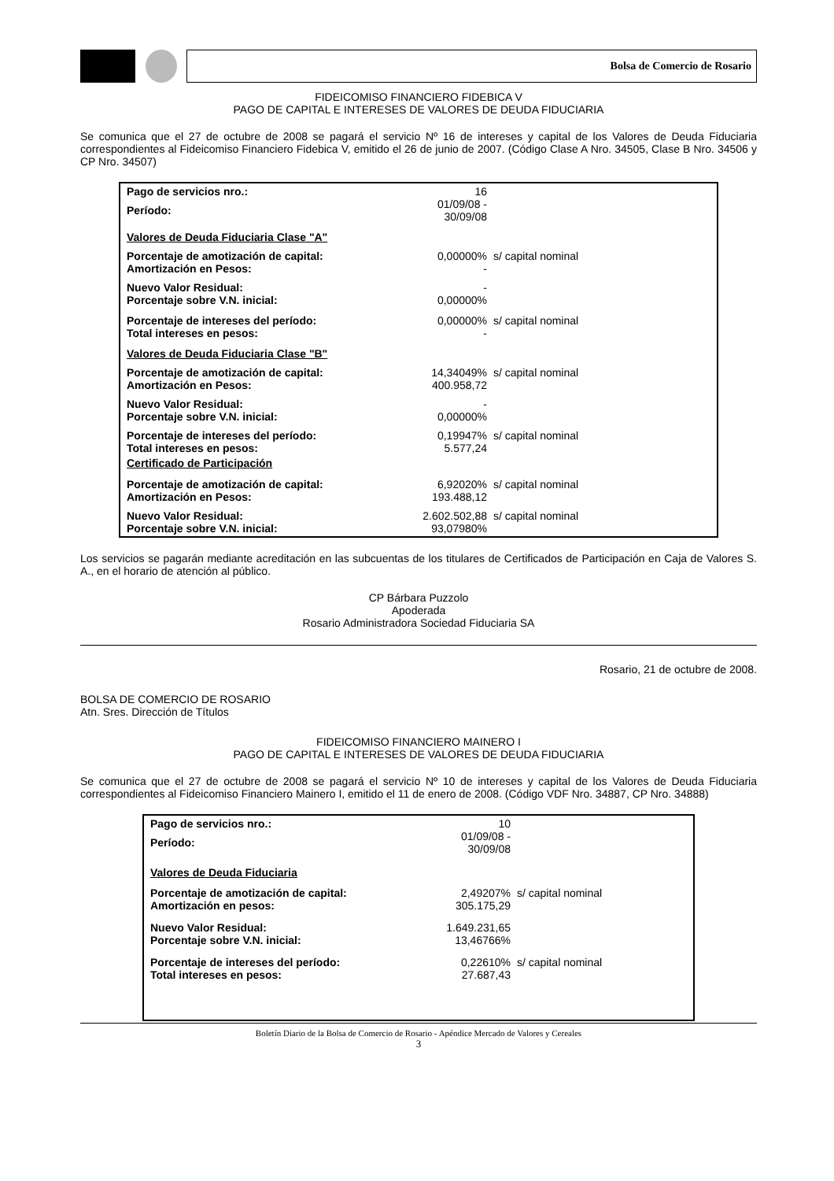Bolsa de Comercio de Rosario
FIDEICOMISO FINANCIERO FIDEBICA V
PAGO DE CAPITAL E INTERESES DE VALORES DE DEUDA FIDUCIARIA
Se comunica que el 27 de octubre de 2008 se pagará el servicio Nº 16 de intereses y capital de los Valores de Deuda Fiduciaria correspondientes al Fideicomiso Financiero Fidebica V, emitido el 26 de junio de 2007. (Código Clase A Nro. 34505, Clase B Nro. 34506 y CP Nro. 34507)
| Pago de servicios nro.: | 16 | |
| Período: | 01/09/08 - 30/09/08 | |
| Valores de Deuda Fiduciaria Clase "A" | | |
| Porcentaje de amotización de capital: | 0,00000% | s/ capital nominal |
| Amortización en Pesos: | - | |
| Nuevo Valor Residual: | - | |
| Porcentaje sobre V.N. inicial: | 0,00000% | |
| Porcentaje de intereses del período: | 0,00000% | s/ capital nominal |
| Total intereses en pesos: | - | |
| Valores de Deuda Fiduciaria Clase "B" | | |
| Porcentaje de amotización de capital: | 14,34049% | s/ capital nominal |
| Amortización en Pesos: | 400.958,72 | |
| Nuevo Valor Residual: | - | |
| Porcentaje sobre V.N. inicial: | 0,00000% | |
| Porcentaje de intereses del período: | 0,19947% | s/ capital nominal |
| Total intereses en pesos: | 5.577,24 | |
| Certificado de Participación | | |
| Porcentaje de amotización de capital: | 6,92020% | s/ capital nominal |
| Amortización en Pesos: | 193.488,12 | |
| Nuevo Valor Residual: | 2.602.502,88 | s/ capital nominal |
| Porcentaje sobre V.N. inicial: | 93,07980% | |
Los servicios se pagarán mediante acreditación en las subcuentas de los titulares de Certificados de Participación en Caja de Valores S. A., en el horario de atención al público.
CP Bárbara Puzzolo
Apoderada
Rosario Administradora Sociedad Fiduciaria SA
Rosario, 21 de octubre de 2008.
BOLSA DE COMERCIO DE ROSARIO
Atn. Sres. Dirección de Títulos
FIDEICOMISO FINANCIERO MAINERO I
PAGO DE CAPITAL E INTERESES DE VALORES DE DEUDA FIDUCIARIA
Se comunica que el 27 de octubre de 2008 se pagará el servicio Nº 10 de intereses y capital de los Valores de Deuda Fiduciaria correspondientes al Fideicomiso Financiero Mainero I, emitido el 11 de enero de 2008. (Código VDF Nro. 34887, CP Nro. 34888)
| Pago de servicios nro.: | 10 | |
| Período: | 01/09/08 - 30/09/08 | |
| Valores de Deuda Fiduciaria | | |
| Porcentaje de amotización de capital: | 2,49207% | s/ capital nominal |
| Amortización en pesos: | 305.175,29 | |
| Nuevo Valor Residual: | 1.649.231,65 | |
| Porcentaje sobre V.N. inicial: | 13,46766% | |
| Porcentaje de intereses del período: | 0,22610% | s/ capital nominal |
| Total intereses en pesos: | 27.687,43 | |
Boletín Diario de la Bolsa de Comercio de Rosario - Apéndice Mercado de Valores y Cereales
3